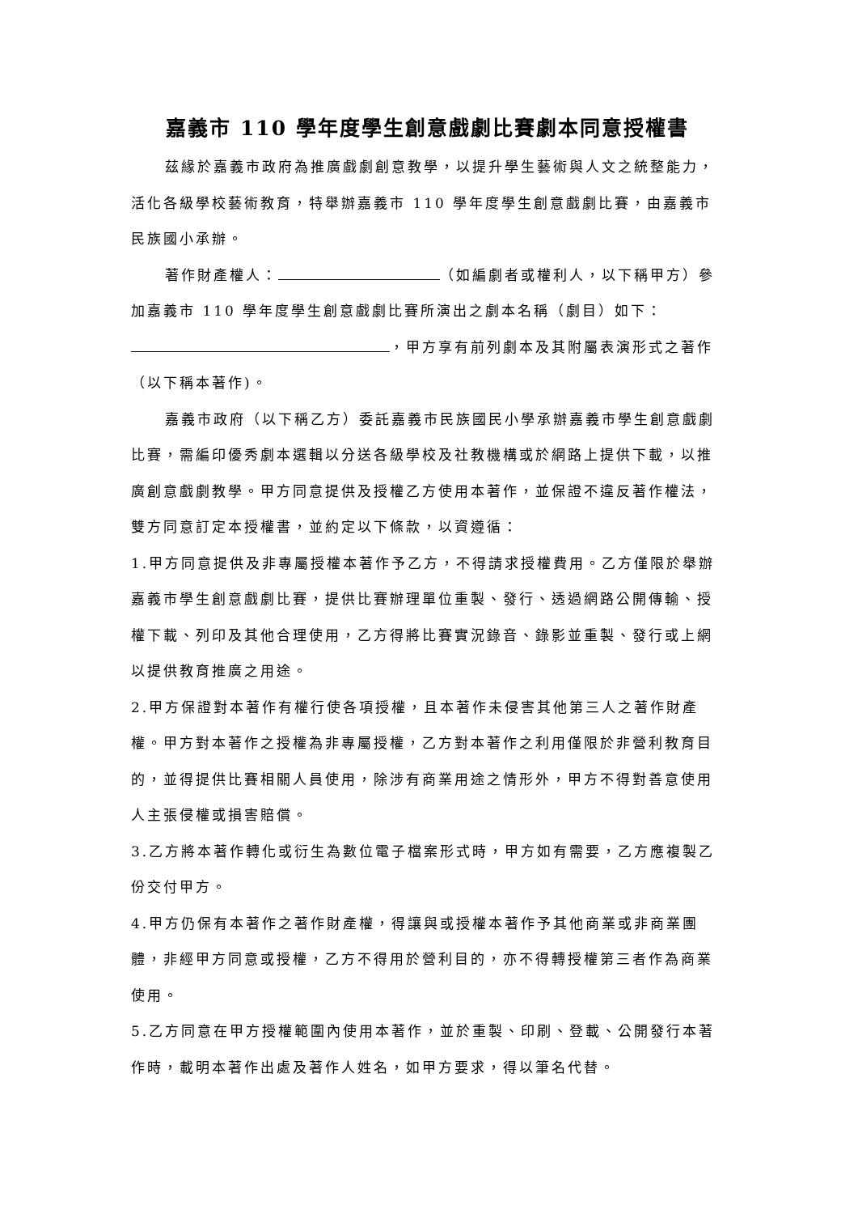嘉義市 110 學年度學生創意戲劇比賽劇本同意授權書
茲緣於嘉義市政府為推廣戲劇創意教學，以提升學生藝術與人文之統整能力， 活化各級學校藝術教育，特舉辦嘉義市 110 學年度學生創意戲劇比賽，由嘉義市民族國小承辦。
著作財產權人： （如編劇者或權利人，以下稱甲方）參加嘉義市 110 學年度學生創意戲劇比賽所演出之劇本名稱（劇目）如下：
，甲方享有前列劇本及其附屬表演形式之著作（以下稱本著作)。
嘉義市政府（以下稱乙方）委託嘉義市民族國民小學承辦嘉義市學生創意戲劇比賽，需編印優秀劇本選輯以分送各級學校及社教機構或於網路上提供下載，以推廣創意戲劇教學。甲方同意提供及授權乙方使用本著作，並保證不違反著作權法，雙方同意訂定本授權書，並約定以下條款，以資遵循：
1.甲方同意提供及非專屬授權本著作予乙方，不得請求授權費用。乙方僅限於舉辦嘉義市學生創意戲劇比賽，提供比賽辦理單位重製、發行、透過網路公開傳輸、授權下載、列印及其他合理使用，乙方得將比賽實況錄音、錄影並重製、發行或上網以提供教育推廣之用途。
2.甲方保證對本著作有權行使各項授權，且本著作未侵害其他第三人之著作財產權。甲方對本著作之授權為非專屬授權，乙方對本著作之利用僅限於非營利教育目的，並得提供比賽相關人員使用，除涉有商業用途之情形外，甲方不得對善意使用人主張侵權或損害賠償。
3.乙方將本著作轉化或衍生為數位電子檔案形式時，甲方如有需要，乙方應複製乙份交付甲方。
4.甲方仍保有本著作之著作財產權，得讓與或授權本著作予其他商業或非商業團體，非經甲方同意或授權，乙方不得用於營利目的，亦不得轉授權第三者作為商業使用。
5.乙方同意在甲方授權範圍內使用本著作，並於重製、印刷、登載、公開發行本著作時，載明本著作出處及著作人姓名，如甲方要求，得以筆名代替。